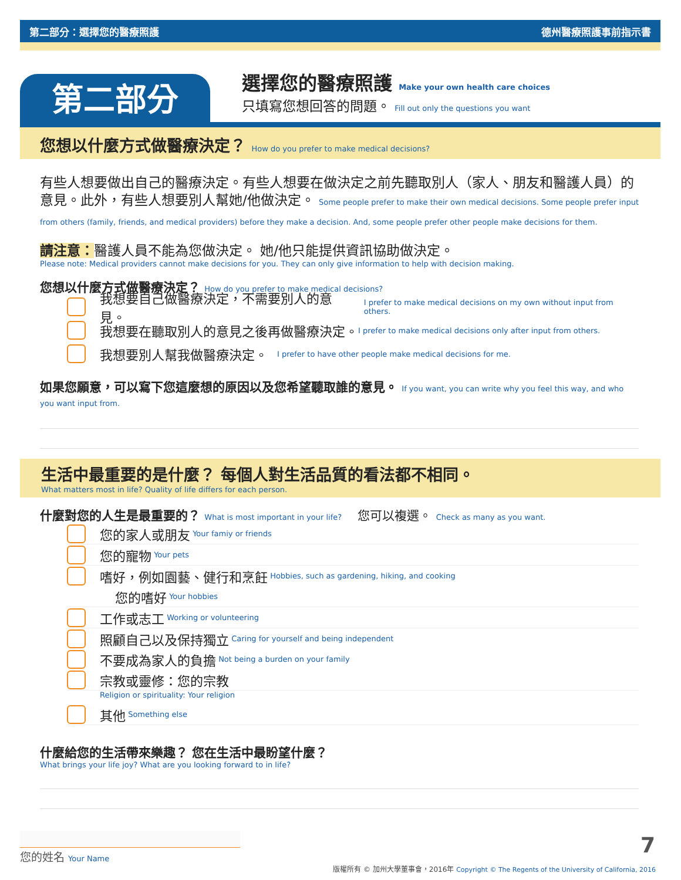第二部分：選擇您的醫療照護 德州醫療照護事前指示書
第二部分
選擇您的醫療照護 Make your own health care choices
只填寫您想回答的問題。 Fill out only the questions you want
您想以什麼方式做醫療決定？ How do you prefer to make medical decisions?
有些人想要做出自己的醫療決定。有些人想要在做決定之前先聽取別人（家人、朋友和醫護人員）的意見。此外，有些人想要別人幫她/他做決定。 Some people prefer to make their own medical decisions. Some people prefer input from others (family, friends, and medical providers) before they make a decision. And, some people prefer other people make decisions for them.
請注意：醫護人員不能為您做決定。 她/他只能提供資訊協助做決定。
Please note: Medical providers cannot make decisions for you. They can only give information to help with decision making.
您想以什麼方式做醫療決定？ How do you prefer to make medical decisions?
我想要自己做醫療決定，不需要別人的意見。 I prefer to make medical decisions on my own without input from others.
我想要在聽取別人的意見之後再做醫療決定。 I prefer to make medical decisions only after input from others.
我想要別人幫我做醫療決定。 I prefer to have other people make medical decisions for me.
如果您願意，可以寫下您這麼想的原因以及您希望聽取誰的意見。 If you want, you can write why you feel this way, and who you want input from.
生活中最重要的是什麼？ 每個人對生活品質的看法都不相同。
What matters most in life? Quality of life differs for each person.
什麼對您的人生是最重要的？ What is most important in your life? 您可以複選。 Check as many as you want.
您的家人或朋友 Your famiy or friends
您的寵物 Your pets
嗜好，例如園藝、健行和烹飪 Hobbies, such as gardening, hiking, and cooking
您的嗜好 Your hobbies
工作或志工 Working or volunteering
照顧自己以及保持獨立 Caring for yourself and being independent
不要成為家人的負擔 Not being a burden on your family
宗教或靈修：您的宗教
Religion or spirituality: Your religion
其他 Something else
什麼給您的生活帶來樂趣？ 您在生活中最盼望什麼？
What brings your life joy? What are you looking forward to in life?
您的姓名 Your Name 7
版權所有 © 加州大學董事會，2016年 Copyright © The Regents of the University of California, 2016